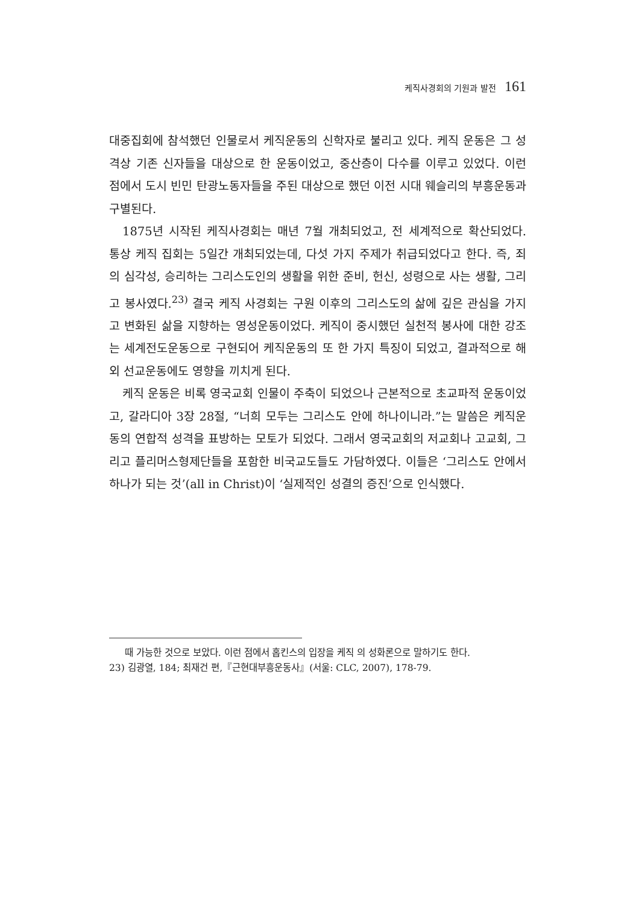케직사경회의 기원과 발전 161
대중집회에 참석했던 인물로서 케직운동의 신학자로 불리고 있다. 케직 운동은 그 성격상 기존 신자들을 대상으로 한 운동이었고, 중산층이 다수를 이루고 있었다. 이런 점에서 도시 빈민 탄광노동자들을 주된 대상으로 했던 이전 시대 웨슬리의 부흥운동과 구별된다.
1875년 시작된 케직사경회는 매년 7월 개최되었고, 전 세계적으로 확산되었다. 통상 케직 집회는 5일간 개최되었는데, 다섯 가지 주제가 취급되었다고 한다. 즉, 죄의 심각성, 승리하는 그리스도인의 생활을 위한 준비, 헌신, 성령으로 사는 생활, 그리고 봉사였다.<sup>23)</sup> 결국 케직 사경회는 구원 이후의 그리스도의 삶에 깊은 관심을 가지고 변화된 삶을 지향하는 영성운동이었다. 케직이 중시했던 실천적 봉사에 대한 강조는 세계전도운동으로 구현되어 케직운동의 또 한 가지 특징이 되었고, 결과적으로 해외 선교운동에도 영향을 끼치게 된다.
케직 운동은 비록 영국교회 인물이 주축이 되었으나 근본적으로 초교파적 운동이었고, 갈라디아 3장 28절, “너희 모두는 그리스도 안에 하나이니라.”는 말씀은 케직운동의 연합적 성격을 표방하는 모토가 되었다. 그래서 영국교회의 저교회나 고교회, 그리고 플리머스형제단들을 포함한 비국교도들도 가담하였다. 이들은 ‘그리스도 안에서 하나가 되는 것’(all in Christ)이 ‘실제적인 성결의 증진’으로 인식했다.
때 가능한 것으로 보았다. 이런 점에서 홉킨스의 입장을 케직 의 성화론으로 말하기도 한다.
23) 김광열, 184; 최재건 편,『근현대부흥운동사』(서울: CLC, 2007), 178-79.